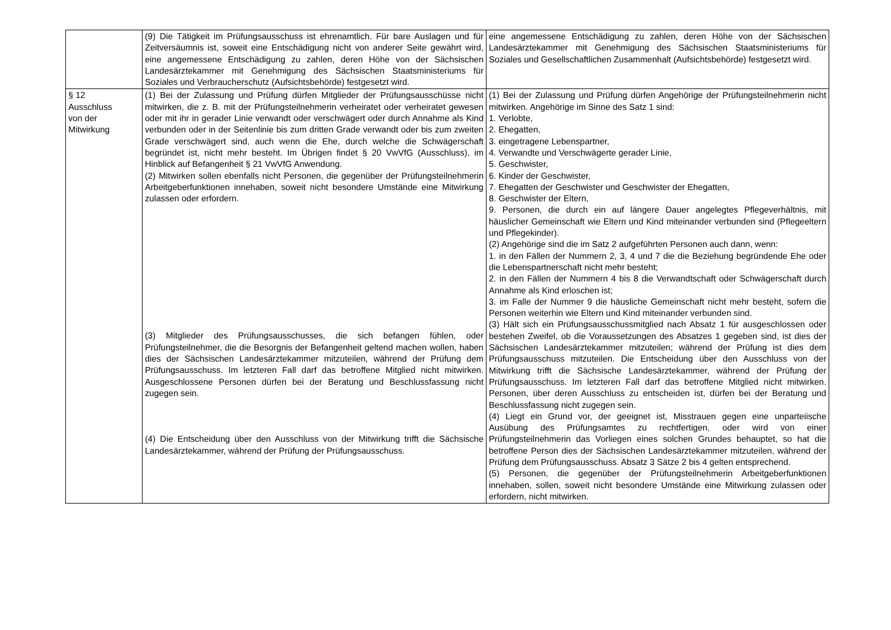| | (9) Die Tätigkeit im Prüfungsausschuss ist ehrenamtlich. Für bare Auslagen und für Zeitversäumnis ist, soweit eine Entschädigung nicht von anderer Seite gewährt wird, eine angemessene Entschädigung zu zahlen, deren Höhe von der Sächsischen Landesärztekammer mit Genehmigung des Sächsischen Staatsministeriums für Soziales und Verbraucherschutz (Aufsichtsbehörde) festgesetzt wird. | eine angemessene Entschädigung zu zahlen, deren Höhe von der Sächsischen Landesärztekammer mit Genehmigung des Sächsischen Staatsministeriums für Soziales und Gesellschaftlichen Zusammenhalt (Aufsichtsbehörde) festgesetzt wird. |
| § 12 Ausschluss von der Mitwirkung | (1) Bei der Zulassung und Prüfung dürfen Mitglieder der Prüfungsausschüsse nicht mitwirken, die z. B. mit der Prüfungsteilnehmerin verheiratet oder verheiratet gewesen oder mit ihr in gerader Linie verwandt oder verschwägert oder durch Annahme als Kind verbunden oder in der Seitenlinie bis zum dritten Grade verwandt oder bis zum zweiten Grade verschwägert sind, auch wenn die Ehe, durch welche die Schwägerschaft begründet ist, nicht mehr besteht. Im Übrigen findet § 20 VwVfG (Ausschluss), im Hinblick auf Befangenheit § 21 VwVfG Anwendung. (2) Mitwirken sollen ebenfalls nicht Personen, die gegenüber der Prüfungsteilnehmerin Arbeitgeberfunktionen innehaben, soweit nicht besondere Umstände eine Mitwirkung zulassen oder erfordern. (3) Mitglieder des Prüfungsausschusses, die sich befangen fühlen, oder Prüfungsteilnehmer, die die Besorgnis der Befangenheit geltend machen wollen, haben dies der Sächsischen Landesärztekammer mitzuteilen, während der Prüfung dem Prüfungsausschuss. Im letzteren Fall darf das betroffene Mitglied nicht mitwirken. Ausgeschlossene Personen dürfen bei der Beratung und Beschlussfassung nicht zugegen sein. (4) Die Entscheidung über den Ausschluss von der Mitwirkung trifft die Sächsische Landesärztekammer, während der Prüfung der Prüfungsausschuss. | (1) Bei der Zulassung und Prüfung dürfen Angehörige der Prüfungsteilnehmerin nicht mitwirken. Angehörige im Sinne des Satz 1 sind: 1. Verlobte, 2. Ehegatten, 3. eingetragene Lebenspartner, 4. Verwandte und Verschwägerte gerader Linie, 5. Geschwister, 6. Kinder der Geschwister, 7. Ehegatten der Geschwister und Geschwister der Ehegatten, 8. Geschwister der Eltern, 9. Personen, die durch ein auf längere Dauer angelegtes Pflegeverhältnis, mit häuslicher Gemeinschaft wie Eltern und Kind miteinander verbunden sind (Pflegeeltern und Pflegekinder). (2) Angehörige sind die im Satz 2 aufgeführten Personen auch dann, wenn: 1. in den Fällen der Nummern 2, 3, 4 und 7 die die Beziehung begründende Ehe oder die Lebenspartnerschaft nicht mehr besteht; 2. in den Fällen der Nummern 4 bis 8 die Verwandtschaft oder Schwägerschaft durch Annahme als Kind erloschen ist; 3. im Falle der Nummer 9 die häusliche Gemeinschaft nicht mehr besteht, sofern die Personen weiterhin wie Eltern und Kind miteinander verbunden sind. (3) Hält sich ein Prüfungsausschussmitglied nach Absatz 1 für ausgeschlossen oder bestehen Zweifel, ob die Voraussetzungen des Absatzes 1 gegeben sind, ist dies der Sächsischen Landesärztekammer mitzuteilen; während der Prüfung ist dies dem Prüfungsausschuss mitzuteilen. Die Entscheidung über den Ausschluss von der Mitwirkung trifft die Sächsische Landesärztekammer, während der Prüfung der Prüfungsausschuss. Im letzteren Fall darf das betroffene Mitglied nicht mitwirken. Personen, über deren Ausschluss zu entscheiden ist, dürfen bei der Beratung und Beschlussfassung nicht zugegen sein. (4) Liegt ein Grund vor, der geeignet ist, Misstrauen gegen eine unparteiische Ausübung des Prüfungsamtes zu rechtfertigen, oder wird von einer Prüfungsteilnehmerin das Vorliegen eines solchen Grundes behauptet, so hat die betroffene Person dies der Sächsischen Landesärztekammer mitzuteilen, während der Prüfung dem Prüfungsausschuss. Absatz 3 Sätze 2 bis 4 gelten entsprechend. (5) Personen, die gegenüber der Prüfungsteilnehmerin Arbeitgeberfunktionen innehaben, sollen, soweit nicht besondere Umstände eine Mitwirkung zulassen oder erfordern, nicht mitwirken. |